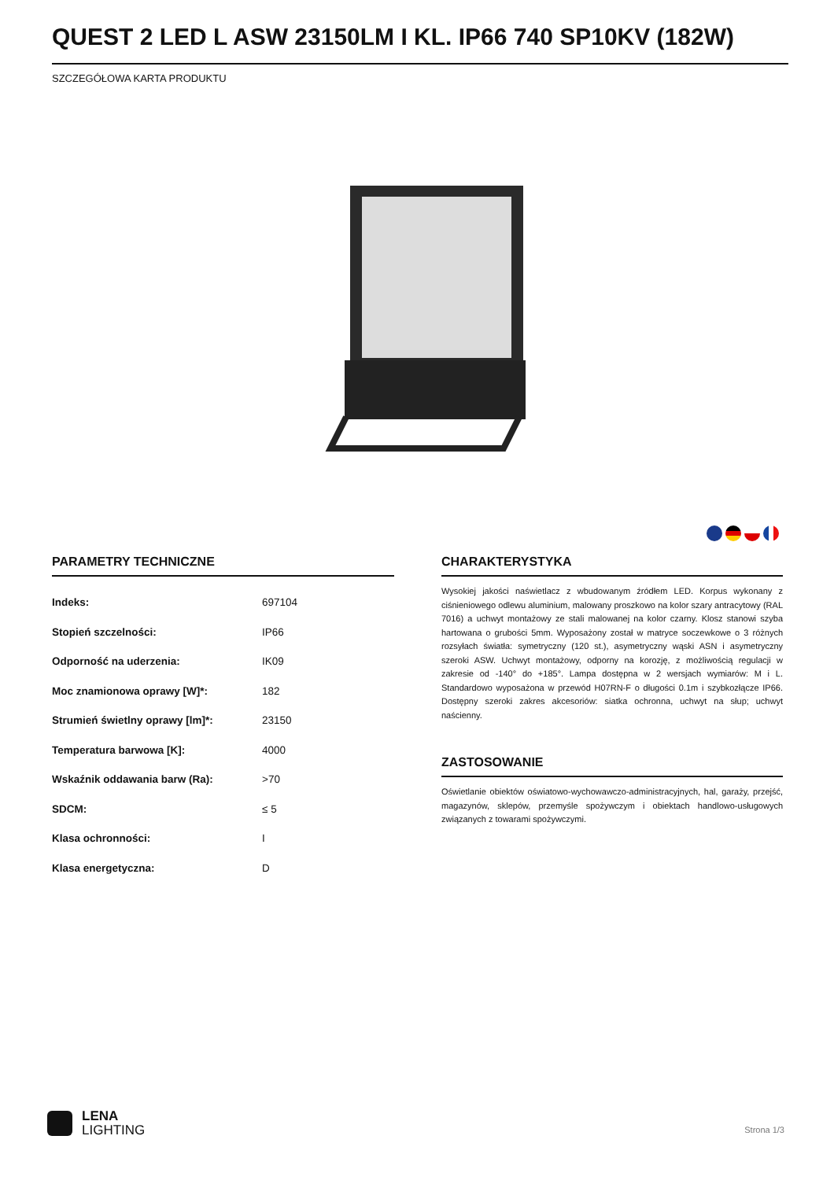QUEST 2 LED L ASW 23150LM I KL. IP66 740 SP10KV (182W)
SZCZEGÓŁOWA KARTA PRODUKTU
PARAMETRY TECHNICZNE
| Indeks: | 697104 |
| Stopień szczelności: | IP66 |
| Odporność na uderzenia: | IK09 |
| Moc znamionowa oprawy [W]*: | 182 |
| Strumień świetlny oprawy [lm]*: | 23150 |
| Temperatura barwowa [K]: | 4000 |
| Wskaźnik oddawania barw (Ra): | >70 |
| SDCM: | ≤ 5 |
| Klasa ochronności: | I |
| Klasa energetyczna: | D |
CHARAKTERYSTYKA
Wysokiej jakości naświetlacz z wbudowanym źródłem LED. Korpus wykonany z ciśnieniowego odlewu aluminium, malowany proszkowo na kolor szary antracytowy (RAL 7016) a uchwyt montażowy ze stali malowanej na kolor czarny. Klosz stanowi szyba hartowana o grubości 5mm. Wyposażony został w matryce soczewkowe o 3 różnych rozsyłach światła: symetryczny (120 st.), asymetryczny wąski ASN i asymetryczny szeroki ASW. Uchwyt montażowy, odporny na korozję, z możliwością regulacji w zakresie od -140° do +185°. Lampa dostępna w 2 wersjach wymiarów: M i L. Standardowo wyposażona w przewód H07RN-F o długości 0.1m i szybkozłącze IP66. Dostępny szeroki zakres akcesoriów: siatka ochronna, uchwyt na słup; uchwyt naścienny.
ZASTOSOWANIE
Oświetlanie obiektów oświatowo-wychowawczo-administracyjnych, hal, garaży, przejść, magazynów, sklepów, przemyśle spożywczym i obiektach handlowo-usługowych związanych z towarami spożywczymi.
LENA
LIGHTING
Strona 1/3